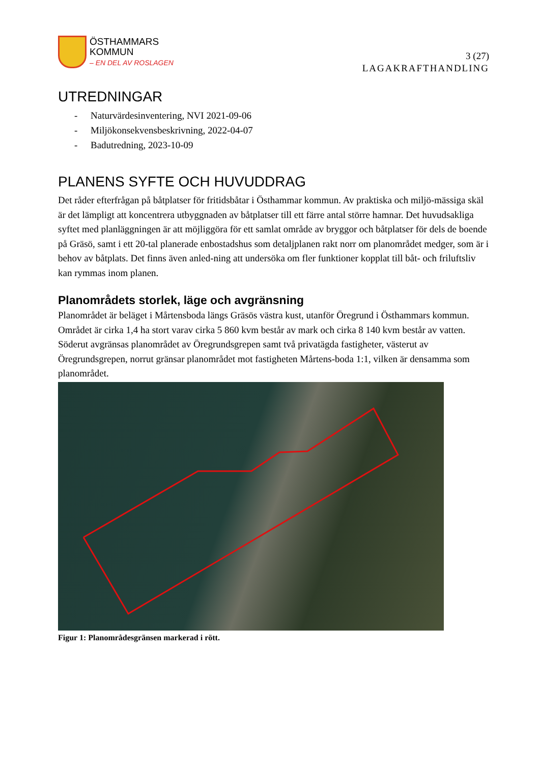ÖSTHAMMARS
KOMMUN
– EN DEL AV ROSLAGEN
3 (27)
LAGAKRAFTHANDLING
UTREDNINGAR
- Naturvärdesinventering, NVI 2021-09-06
- Miljökonsekvensbeskrivning, 2022-04-07
- Badutredning, 2023-10-09
PLANENS SYFTE OCH HUVUDDRAG
Det råder efterfrågan på båtplatser för fritidsbåtar i Östhammar kommun. Av praktiska och miljö-mässiga skäl är det lämpligt att koncentrera utbyggnaden av båtplatser till ett färre antal större hamnar. Det huvudsakliga syftet med planläggningen är att möjliggöra för ett samlat område av bryggor och båtplatser för dels de boende på Gräsö, samt i ett 20-tal planerade enbostadshus som detaljplanen rakt norr om planområdet medger, som är i behov av båtplats. Det finns även anled-ning att undersöka om fler funktioner kopplat till båt- och friluftsliv kan rymmas inom planen.
Planområdets storlek, läge och avgränsning
Planområdet är beläget i Mårtensboda längs Gräsös västra kust, utanför Öregrund i Östhammars kommun. Området är cirka 1,4 ha stort varav cirka 5 860 kvm består av mark och cirka 8 140 kvm består av vatten. Söderut avgränsas planområdet av Öregrundsgrepen samt två privatägda fastigheter, västerut av Öregrundsgrepen, norrut gränsar planområdet mot fastigheten Mårtens-boda 1:1, vilken är densamma som planområdet.
Figur 1: Planområdesgränsen markerad i rött.